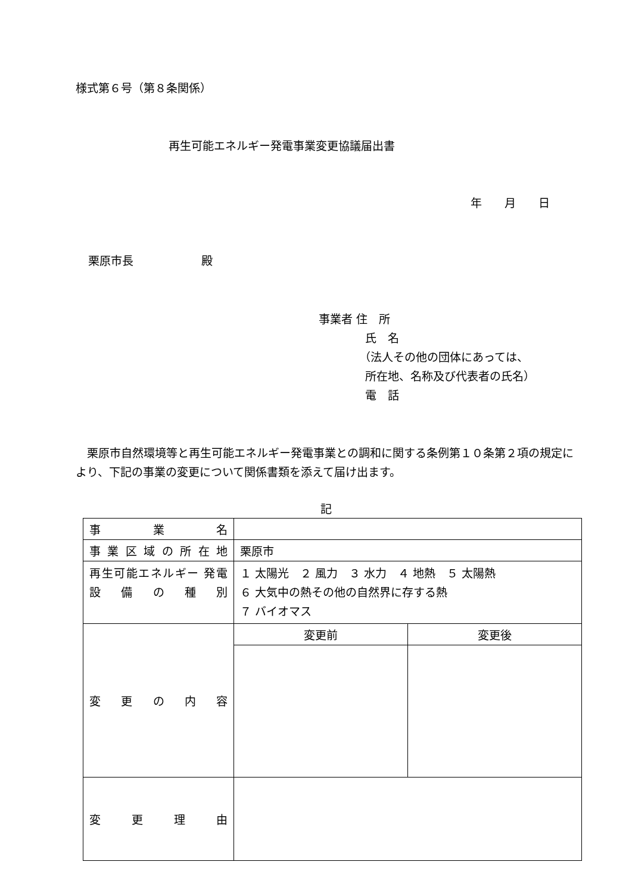様式第６号（第８条関係）
再生可能エネルギー発電事業変更協議届出書
年　　月　　日
栗原市長　　　　　　殿
事業者 住　所
氏　名
（法人その他の団体にあっては、
所在地、名称及び代表者の氏名）
電　話
　栗原市自然環境等と再生可能エネルギー発電事業との調和に関する条例第１０条第２項の規定により、下記の事業の変更について関係書類を添えて届け出ます。
記
| 事業名 | | |
| 事業区域の所在地 | 栗原市 | |
| 再生可能エネルギー 発電設備の種別 | １ 太陽光 ２ 風力 ３ 水力 ４ 地熱 ５ 太陽熱 ６ 大気中の熱その他の自然界に存する熱 ７ バイオマス | |
| 変更の内容 | 変更前 | 変更後 |
| 変更理由 | | |